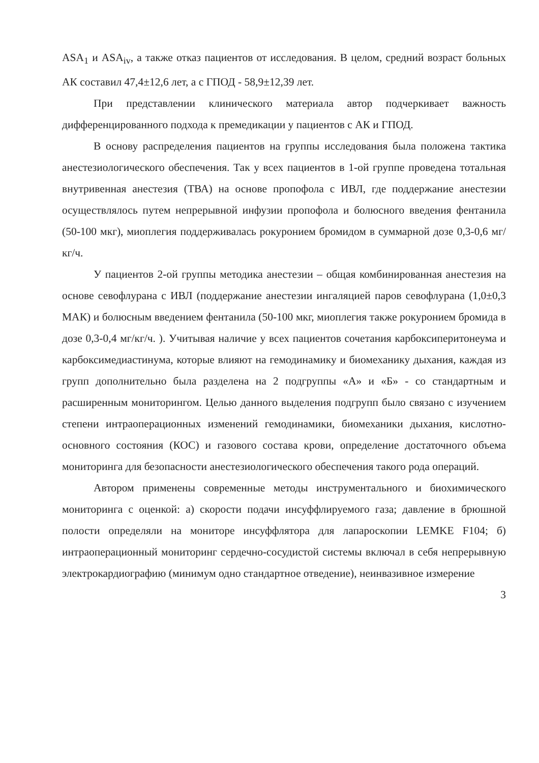ASA<sub>1</sub> и ASA<sub>iv</sub>, а также отказ пациентов от исследования. В целом, средний возраст больных АК составил 47,4±12,6 лет, а с ГПОД - 58,9±12,39 лет.
При представлении клинического материала автор подчеркивает важность дифференцированного подхода к премедикации у пациентов с АК и ГПОД.
В основу распределения пациентов на группы исследования была положена тактика анестезиологического обеспечения. Так у всех пациентов в 1-ой группе проведена тотальная внутривенная анестезия (ТВА) на основе пропофола с ИВЛ, где поддержание анестезии осуществлялось путем непрерывной инфузии пропофола и болюсного введения фентанила (50-100 мкг), миоплегия поддерживалась рокуронием бромидом в суммарной дозе 0,3-0,6 мг/кг/ч.
У пациентов 2-ой группы методика анестезии – общая комбинированная анестезия на основе севофлурана с ИВЛ (поддержание анестезии ингаляцией паров севофлурана (1,0±0,3 МАК) и болюсным введением фентанила (50-100 мкг, миоплегия также рокуронием бромида в дозе 0,3-0,4 мг/кг/ч. ). Учитывая наличие у всех пациентов сочетания карбоксиперитонеума и карбоксимедиастинума, которые влияют на гемодинамику и биомеханику дыхания, каждая из групп дополнительно была разделена на 2 подгруппы «А» и «Б» - со стандартным и расширенным мониторингом. Целью данного выделения подгрупп было связано с изучением степени интраоперационных изменений гемодинамики, биомеханики дыхания, кислотно-основного состояния (КОС) и газового состава крови, определение достаточного объема мониторинга для безопасности анестезиологического обеспечения такого рода операций.
Автором применены современные методы инструментального и биохимического мониторинга с оценкой: а) скорости подачи инсуффлируемого газа; давление в брюшной полости определяли на мониторе инсуффлятора для лапароскопии LEMKE F104; б) интраоперационный мониторинг сердечно-сосудистой системы включал в себя непрерывную электрокардиографию (минимум одно стандартное отведение), неинвазивное измерение
3